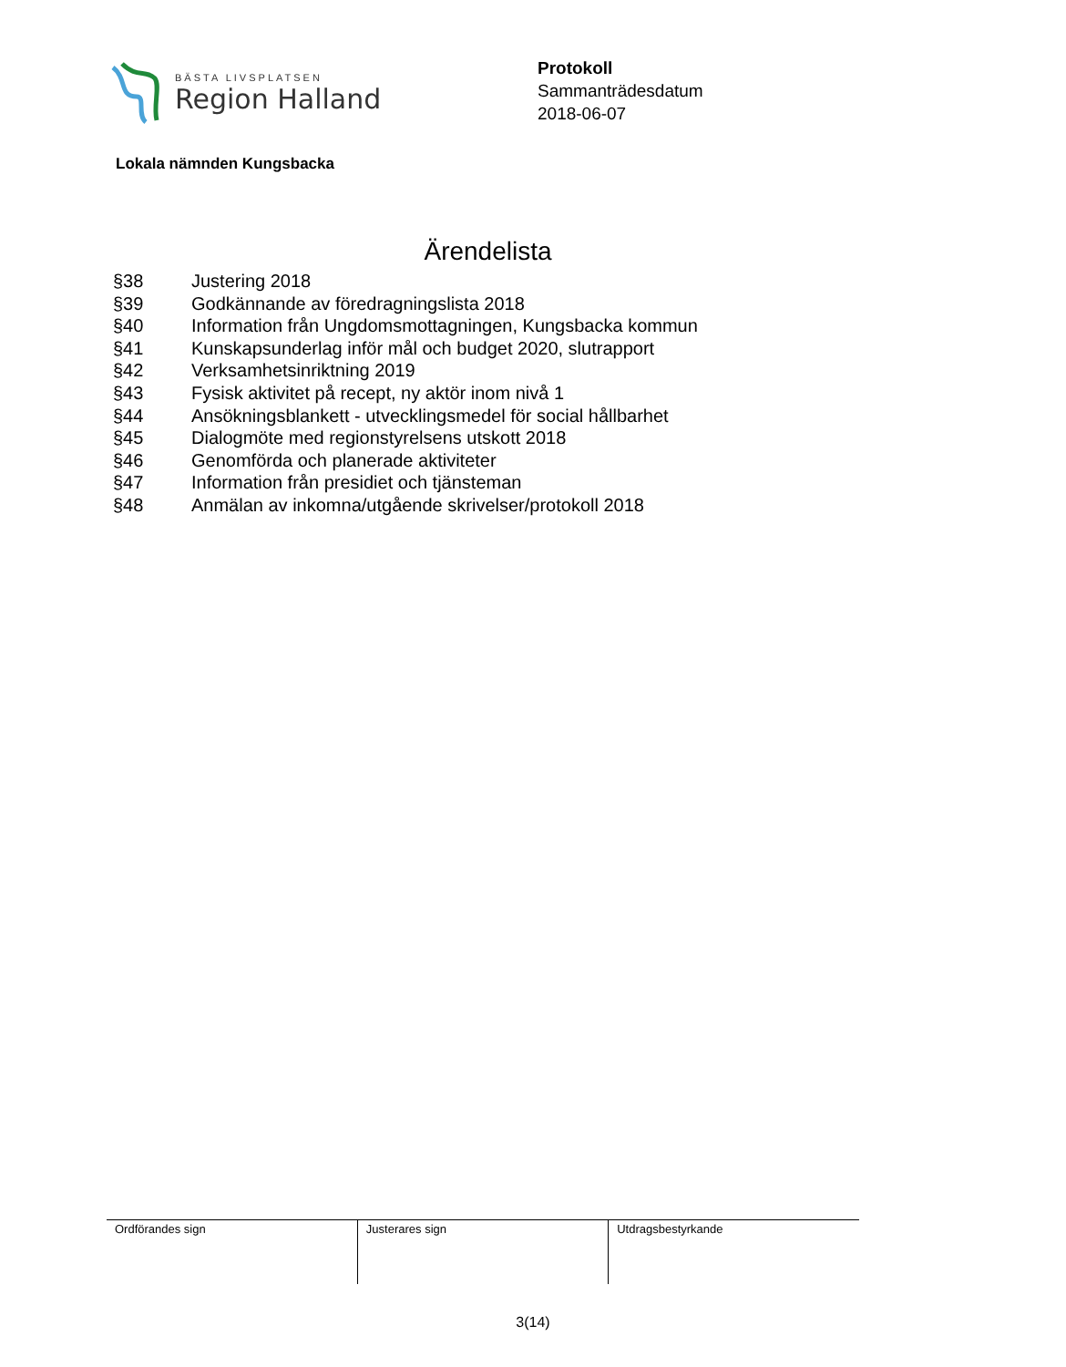BÄSTA LIVSPLATSEN
Region Halland
Protokoll
Sammanträdesdatum
2018-06-07
Lokala nämnden Kungsbacka
Ärendelista
| §38 | Justering 2018 |
| §39 | Godkännande av föredragningslista 2018 |
| §40 | Information från Ungdomsmottagningen, Kungsbacka kommun |
| §41 | Kunskapsunderlag inför mål och budget 2020, slutrapport |
| §42 | Verksamhetsinriktning 2019 |
| §43 | Fysisk aktivitet på recept, ny aktör inom nivå 1 |
| §44 | Ansökningsblankett - utvecklingsmedel för social hållbarhet |
| §45 | Dialogmöte med regionstyrelsens utskott 2018 |
| §46 | Genomförda och planerade aktiviteter |
| §47 | Information från presidiet och tjänsteman |
| §48 | Anmälan av inkomna/utgående skrivelser/protokoll 2018 |
| Ordförandes sign | Justerares sign | Utdragsbestyrkande |
3(14)